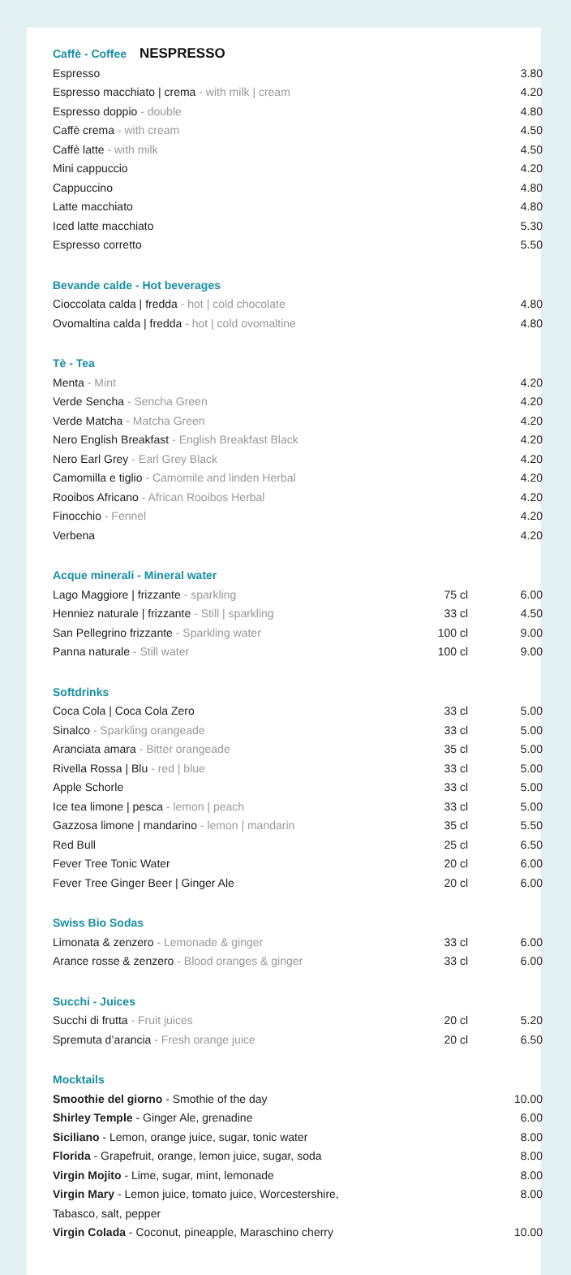| Caffè - Coffee NESPRESSO | | |
| Espresso | | 3.80 |
| Espresso macchiato / crema - with milk / cream | | 4.20 |
| Espresso doppio - double | | 4.80 |
| Caffè crema - with cream | | 4.50 |
| Caffè latte - with milk | | 4.50 |
| Mini cappuccio | | 4.20 |
| Cappuccino | | 4.80 |
| Latte macchiato | | 4.80 |
| Iced latte macchiato | | 5.30 |
| Espresso corretto | | 5.50 |
| Bevande calde - Hot beverages | | |
| Cioccolata calda / fredda - hot / cold chocolate | | 4.80 |
| Ovomaltina calda / fredda - hot / cold ovomaltine | | 4.80 |
| Tè - Tea | | |
| Menta - Mint | | 4.20 |
| Verde Sencha - Sencha Green | | 4.20 |
| Verde Matcha - Matcha Green | | 4.20 |
| Nero English Breakfast - English Breakfast Black | | 4.20 |
| Nero Earl Grey - Earl Grey Black | | 4.20 |
| Camomilla e tiglio - Camomile and linden Herbal | | 4.20 |
| Rooibos Africano - African Rooibos Herbal | | 4.20 |
| Finocchio - Fennel | | 4.20 |
| Verbena | | 4.20 |
| Acque minerali - Mineral water | | |
| Lago Maggiore / frizzante - sparkling | 75 cl | 6.00 |
| Henniez naturale / frizzante - Still / sparkling | 33 cl | 4.50 |
| San Pellegrino frizzante - Sparkling water | 100 cl | 9.00 |
| Panna naturale - Still water | 100 cl | 9.00 |
| Softdrinks | | |
| Coca Cola / Coca Cola Zero | 33 cl | 5.00 |
| Sinalco - Sparkling orangeade | 33 cl | 5.00 |
| Aranciata amara - Bitter orangeade | 35 cl | 5.00 |
| Rivella Rossa / Blu - red / blue | 33 cl | 5.00 |
| Apple Schorle | 33 cl | 5.00 |
| Ice tea limone / pesca - lemon / peach | 33 cl | 5.00 |
| Gazzosa limone / mandarino - lemon / mandarin | 35 cl | 5.50 |
| Red Bull | 25 cl | 6.50 |
| Fever Tree Tonic Water | 20 cl | 6.00 |
| Fever Tree Ginger Beer / Ginger Ale | 20 cl | 6.00 |
| Swiss Bio Sodas | | |
| Limonata & zenzero - Lemonade & ginger | 33 cl | 6.00 |
| Arance rosse & zenzero - Blood oranges & ginger | 33 cl | 6.00 |
| Succhi - Juices | | |
| Succhi di frutta - Fruit juices | 20 cl | 5.20 |
| Spremuta d’arancia - Fresh orange juice | 20 cl | 6.50 |
| Mocktails | | |
| Smoothie del giorno - Smothie of the day | | 10.00 |
| Shirley Temple - Ginger Ale, grenadine | | 6.00 |
| Siciliano - Lemon, orange juice, sugar, tonic water | | 8.00 |
| Florida - Grapefruit, orange, lemon juice, sugar, soda | | 8.00 |
| Virgin Mojito - Lime, sugar, mint, lemonade | | 8.00 |
| Virgin Mary - Lemon juice, tomato juice, Worcestershire, Tabasco, salt, pepper | | 8.00 |
| Virgin Colada - Coconut, pineapple, Maraschino cherry | | 10.00 |